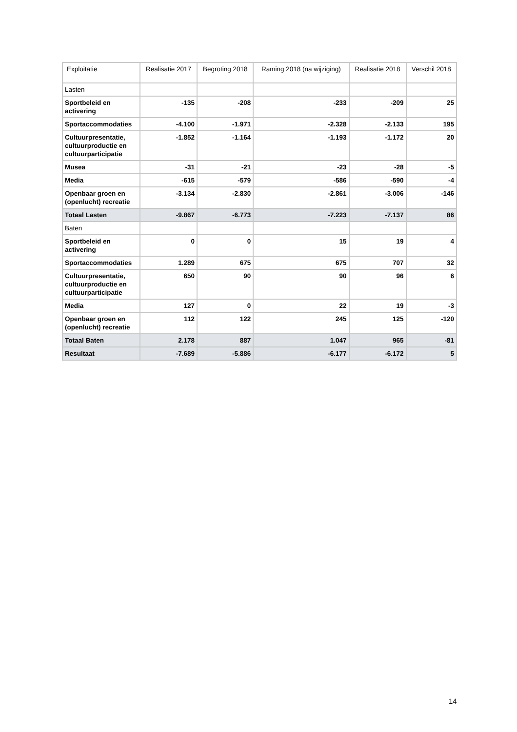| Exploitatie | Realisatie 2017 | Begroting 2018 | Raming 2018 (na wijziging) | Realisatie 2018 | Verschil 2018 |
| --- | --- | --- | --- | --- | --- |
| Lasten | | | | | |
| Sportbeleid en activering | -135 | -208 | -233 | -209 | 25 |
| Sportaccommodaties | -4.100 | -1.971 | -2.328 | -2.133 | 195 |
| Cultuurpresentatie, cultuurproductie en cultuurparticipatie | -1.852 | -1.164 | -1.193 | -1.172 | 20 |
| Musea | -31 | -21 | -23 | -28 | -5 |
| Media | -615 | -579 | -586 | -590 | -4 |
| Openbaar groen en (openlucht) recreatie | -3.134 | -2.830 | -2.861 | -3.006 | -146 |
| Totaal Lasten | -9.867 | -6.773 | -7.223 | -7.137 | 86 |
| Baten | | | | | |
| Sportbeleid en activering | 0 | 0 | 15 | 19 | 4 |
| Sportaccommodaties | 1.289 | 675 | 675 | 707 | 32 |
| Cultuurpresentatie, cultuurproductie en cultuurparticipatie | 650 | 90 | 90 | 96 | 6 |
| Media | 127 | 0 | 22 | 19 | -3 |
| Openbaar groen en (openlucht) recreatie | 112 | 122 | 245 | 125 | -120 |
| Totaal Baten | 2.178 | 887 | 1.047 | 965 | -81 |
| Resultaat | -7.689 | -5.886 | -6.177 | -6.172 | 5 |
14